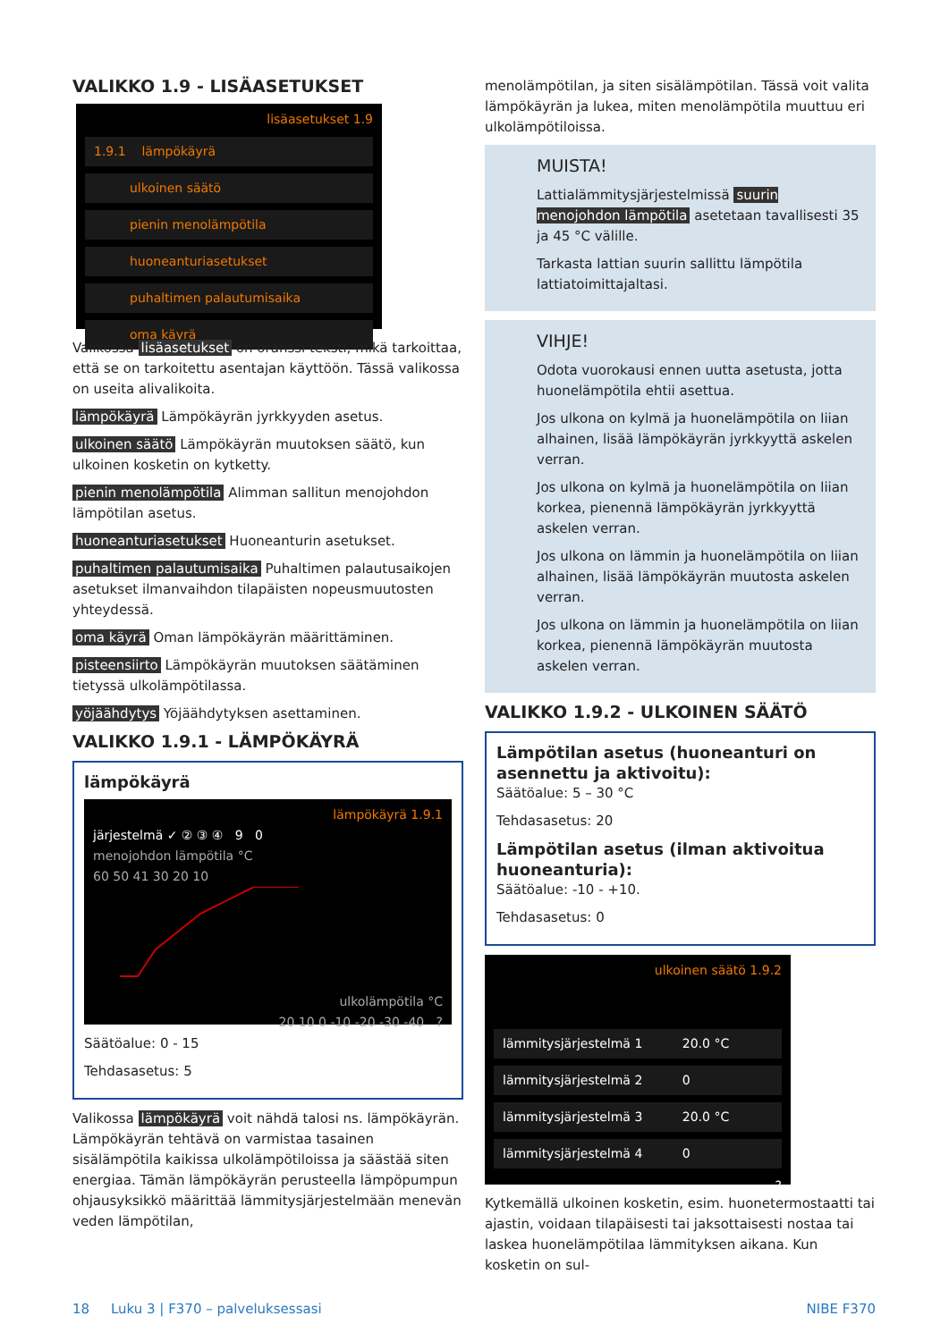VALIKKO 1.9 - LISÄASETUKSET
lisäasetukset 1.9
1.9.1 lämpökäyrä
ulkoinen säätö
pienin menolämpötila
huoneanturiasetukset
puhaltimen palautumisaika
oma käyrä
Valikossa lisäasetukset on oranssi teksti, mikä tarkoittaa, että se on tarkoitettu asentajan käyttöön. Tässä valikossa on useita alivalikoita.
lämpökäyrä Lämpökäyrän jyrkkyyden asetus.
ulkoinen säätö Lämpökäyrän muutoksen säätö, kun ulkoinen kosketin on kytketty.
pienin menolämpötila Alimman sallitun menojohdon lämpötilan asetus.
huoneanturiasetukset Huoneanturin asetukset.
puhaltimen palautumisaika Puhaltimen palautusaikojen asetukset ilmanvaihdon tilapäisten nopeusmuutosten yhteydessä.
oma käyrä Oman lämpökäyrän määrittäminen.
pisteensiirto Lämpökäyrän muutoksen säätäminen tietyssä ulkolämpötilassa.
yöjäähdytys Yöjäähdytyksen asettaminen.
VALIKKO 1.9.1 - LÄMPÖKÄYRÄ
lämpökäyrä
lämpökäyrä 1.9.1
järjestelmä ✓ ② ③ ④ 9 0
menojohdon lämpötila °C
60 50 41 30 20 10
ulkolämpötila °C
20 10 0 -10 -20 -30 -40 ?
Säätöalue: 0 - 15
Tehdasasetus: 5
Valikossa lämpökäyrä voit nähdä talosi ns. lämpökäyrän. Lämpökäyrän tehtävä on varmistaa tasainen sisälämpötila kaikissa ulkolämpötiloissa ja säästää siten energiaa. Tämän lämpökäyrän perusteella lämpöpumpun ohjausyksikkö määrittää lämmitysjärjestelmään menevän veden lämpötilan,
menolämpötilan, ja siten sisälämpötilan. Tässä voit valita lämpökäyrän ja lukea, miten menolämpötila muuttuu eri ulkolämpötiloissa.
MUISTA!
Lattialämmitysjärjestelmissä suurin menojohdon lämpötila asetetaan tavallisesti 35 ja 45 °C välille.
Tarkasta lattian suurin sallittu lämpötila lattiatoimittajaltasi.
VIHJE!
Odota vuorokausi ennen uutta asetusta, jotta huonelämpötila ehtii asettua.
Jos ulkona on kylmä ja huonelämpötila on liian alhainen, lisää lämpökäyrän jyrkkyyttä askelen verran.
Jos ulkona on kylmä ja huonelämpötila on liian korkea, pienennä lämpökäyrän jyrkkyyttä askelen verran.
Jos ulkona on lämmin ja huonelämpötila on liian alhainen, lisää lämpökäyrän muutosta askelen verran.
Jos ulkona on lämmin ja huonelämpötila on liian korkea, pienennä lämpökäyrän muutosta askelen verran.
VALIKKO 1.9.2 - ULKOINEN SÄÄTÖ
Lämpötilan asetus (huoneanturi on asennettu ja aktivoitu):
Säätöalue: 5 – 30 °C
Tehdasasetus: 20
Lämpötilan asetus (ilman aktivoitua huoneanturia):
Säätöalue: -10 - +10.
Tehdasasetus: 0
ulkoinen säätö 1.9.2
lämmitysjärjestelmä 1 20.0 °C
lämmitysjärjestelmä 2 0
lämmitysjärjestelmä 3 20.0 °C
lämmitysjärjestelmä 4 0
?
Kytkemällä ulkoinen kosketin, esim. huonetermostaatti tai ajastin, voidaan tilapäisesti tai jaksottaisesti nostaa tai laskea huonelämpötilaa lämmityksen aikana. Kun kosketin on sul-
18 Luku 3 | F370 – palveluksessasi NIBE F370